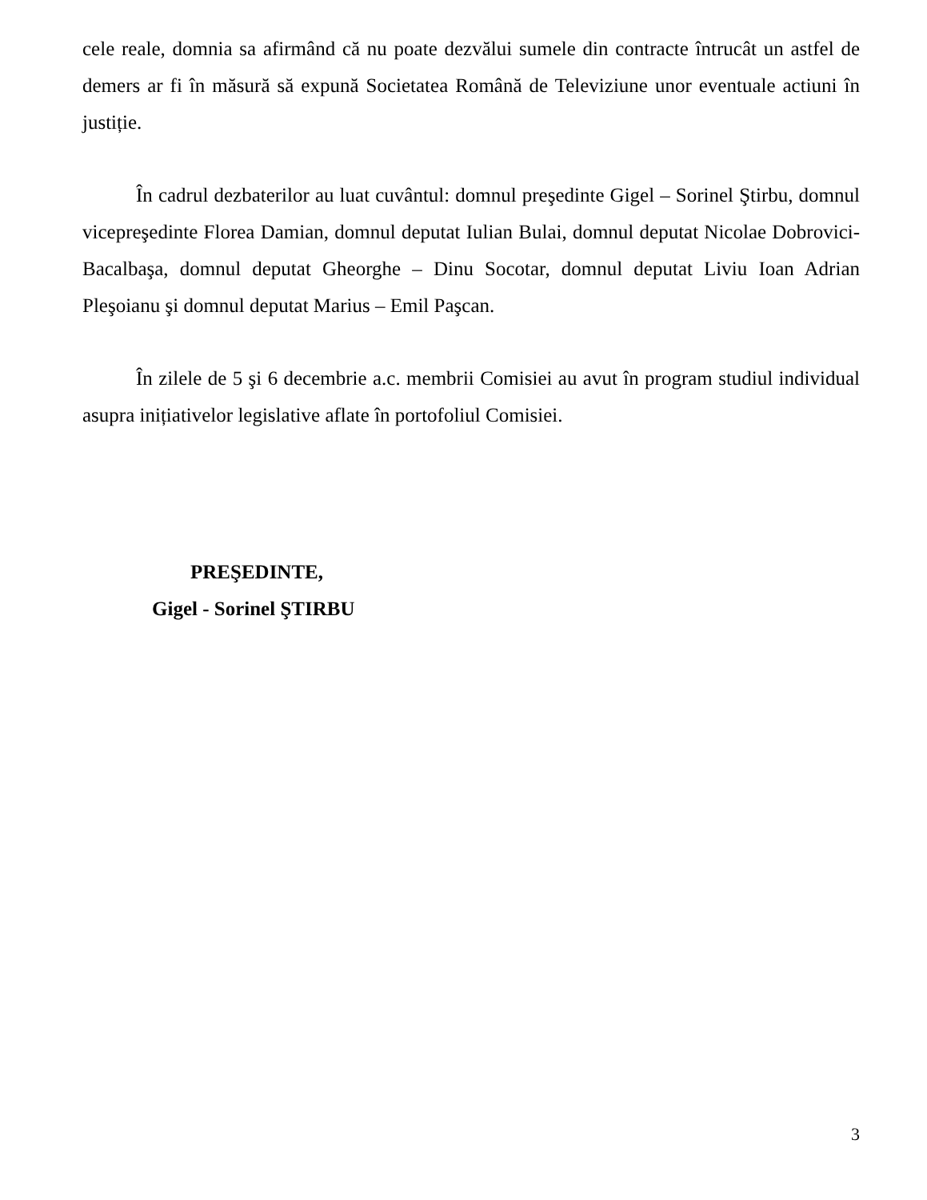cele reale, domnia sa afirmând că nu poate dezvălui sumele din contracte întrucât un astfel de demers ar fi în măsură să expună Societatea Română de Televiziune unor eventuale actiuni în justiție.
În cadrul dezbaterilor au luat cuvântul: domnul preşedinte Gigel – Sorinel Ştirbu, domnul vicepreşedinte Florea Damian, domnul deputat Iulian Bulai, domnul deputat Nicolae Dobrovici-Bacalbaşa, domnul deputat Gheorghe – Dinu Socotar, domnul deputat Liviu Ioan Adrian Pleşoianu şi domnul deputat Marius – Emil Paşcan.
În zilele de 5 şi 6 decembrie a.c. membrii Comisiei au avut în program studiul individual asupra inițiativelor legislative aflate în portofoliul Comisiei.
PREŞEDINTE,
Gigel - Sorinel ŞTIRBU
3